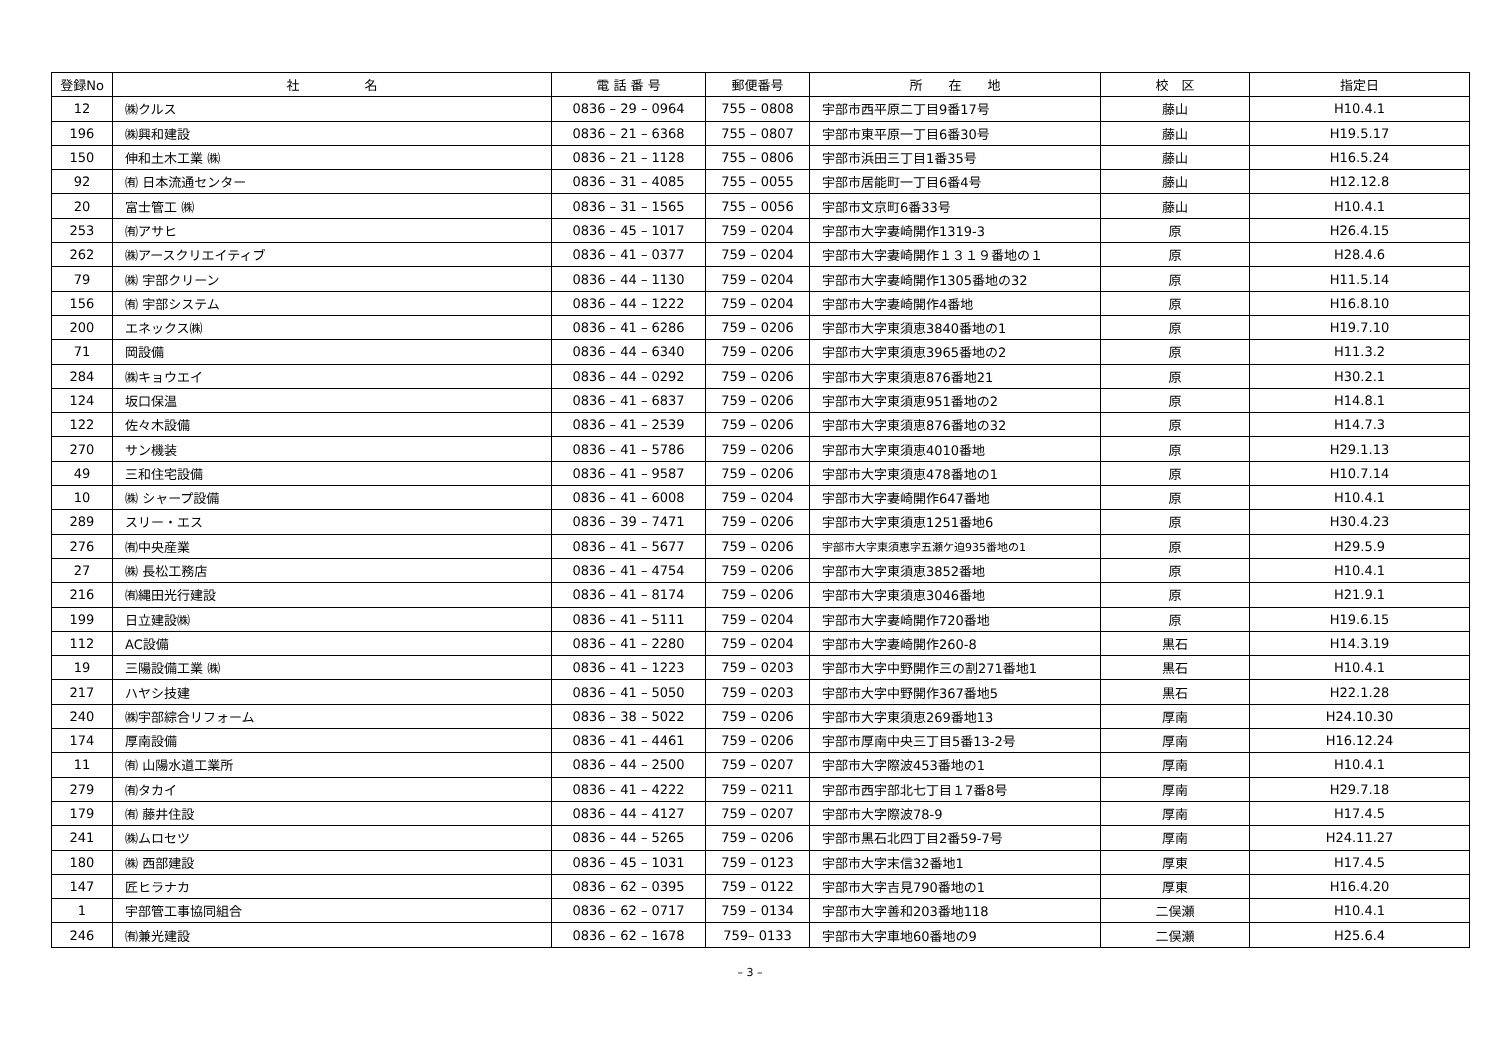| 登録No | 社 名 | 電 話 番 号 | 郵便番号 | 所 在 地 | 校 区 | 指定日 |
| --- | --- | --- | --- | --- | --- | --- |
| 12 | ㈱クルス | 0836 – 29 – 0964 | 755 – 0808 | 宇部市西平原二丁目9番17号 | 藤山 | H10.4.1 |
| 196 | ㈱興和建設 | 0836 – 21 – 6368 | 755 – 0807 | 宇部市東平原一丁目6番30号 | 藤山 | H19.5.17 |
| 150 | 伸和土木工業 ㈱ | 0836 – 21 – 1128 | 755 – 0806 | 宇部市浜田三丁目1番35号 | 藤山 | H16.5.24 |
| 92 | ㈲ 日本流通センター | 0836 – 31 – 4085 | 755 – 0055 | 宇部市居能町一丁目6番4号 | 藤山 | H12.12.8 |
| 20 | 富士管工 ㈱ | 0836 – 31 – 1565 | 755 – 0056 | 宇部市文京町6番33号 | 藤山 | H10.4.1 |
| 253 | ㈲アサヒ | 0836 – 45 – 1017 | 759 – 0204 | 宇部市大字妻崎開作1319-3 | 原 | H26.4.15 |
| 262 | ㈱アースクリエイティブ | 0836 – 41 – 0377 | 759 – 0204 | 宇部市大字妻崎開作１３１９番地の１ | 原 | H28.4.6 |
| 79 | ㈱ 宇部クリーン | 0836 – 44 – 1130 | 759 – 0204 | 宇部市大字妻崎開作1305番地の32 | 原 | H11.5.14 |
| 156 | ㈲ 宇部システム | 0836 – 44 – 1222 | 759 – 0204 | 宇部市大字妻崎開作4番地 | 原 | H16.8.10 |
| 200 | エネックス㈱ | 0836 – 41 – 6286 | 759 – 0206 | 宇部市大字東須恵3840番地の1 | 原 | H19.7.10 |
| 71 | 岡設備 | 0836 – 44 – 6340 | 759 – 0206 | 宇部市大字東須恵3965番地の2 | 原 | H11.3.2 |
| 284 | ㈱キョウエイ | 0836 – 44 – 0292 | 759 – 0206 | 宇部市大字東須恵876番地21 | 原 | H30.2.1 |
| 124 | 坂口保温 | 0836 – 41 – 6837 | 759 – 0206 | 宇部市大字東須恵951番地の2 | 原 | H14.8.1 |
| 122 | 佐々木設備 | 0836 – 41 – 2539 | 759 – 0206 | 宇部市大字東須恵876番地の32 | 原 | H14.7.3 |
| 270 | サン機装 | 0836 – 41 – 5786 | 759 – 0206 | 宇部市大字東須恵4010番地 | 原 | H29.1.13 |
| 49 | 三和住宅設備 | 0836 – 41 – 9587 | 759 – 0206 | 宇部市大字東須恵478番地の1 | 原 | H10.7.14 |
| 10 | ㈱ シャープ設備 | 0836 – 41 – 6008 | 759 – 0204 | 宇部市大字妻崎開作647番地 | 原 | H10.4.1 |
| 289 | スリー・エス | 0836 – 39 – 7471 | 759 – 0206 | 宇部市大字東須恵1251番地6 | 原 | H30.4.23 |
| 276 | ㈲中央産業 | 0836 – 41 – 5677 | 759 – 0206 | 宇部市大字東須恵字五瀬ケ迫935番地の1 | 原 | H29.5.9 |
| 27 | ㈱ 長松工務店 | 0836 – 41 – 4754 | 759 – 0206 | 宇部市大字東須恵3852番地 | 原 | H10.4.1 |
| 216 | ㈲縄田光行建設 | 0836 – 41 – 8174 | 759 – 0206 | 宇部市大字東須恵3046番地 | 原 | H21.9.1 |
| 199 | 日立建設㈱ | 0836 – 41 – 5111 | 759 – 0204 | 宇部市大字妻崎開作720番地 | 原 | H19.6.15 |
| 112 | AC設備 | 0836 – 41 – 2280 | 759 – 0204 | 宇部市大字妻崎開作260-8 | 黒石 | H14.3.19 |
| 19 | 三陽設備工業 ㈱ | 0836 – 41 – 1223 | 759 – 0203 | 宇部市大字中野開作三の割271番地1 | 黒石 | H10.4.1 |
| 217 | ハヤシ技建 | 0836 – 41 – 5050 | 759 – 0203 | 宇部市大字中野開作367番地5 | 黒石 | H22.1.28 |
| 240 | ㈱宇部綜合リフォーム | 0836 – 38 – 5022 | 759 – 0206 | 宇部市大字東須恵269番地13 | 厚南 | H24.10.30 |
| 174 | 厚南設備 | 0836 – 41 – 4461 | 759 – 0206 | 宇部市厚南中央三丁目5番13-2号 | 厚南 | H16.12.24 |
| 11 | ㈲ 山陽水道工業所 | 0836 – 44 – 2500 | 759 – 0207 | 宇部市大字際波453番地の1 | 厚南 | H10.4.1 |
| 279 | ㈲タカイ | 0836 – 41 – 4222 | 759 – 0211 | 宇部市西宇部北七丁目１7番8号 | 厚南 | H29.7.18 |
| 179 | ㈲ 藤井住設 | 0836 – 44 – 4127 | 759 – 0207 | 宇部市大字際波78-9 | 厚南 | H17.4.5 |
| 241 | ㈱ムロセツ | 0836 – 44 – 5265 | 759 – 0206 | 宇部市黒石北四丁目2番59-7号 | 厚南 | H24.11.27 |
| 180 | ㈱ 西部建設 | 0836 – 45 – 1031 | 759 – 0123 | 宇部市大字末信32番地1 | 厚東 | H17.4.5 |
| 147 | 匠ヒラナカ | 0836 – 62 – 0395 | 759 – 0122 | 宇部市大字吉見790番地の1 | 厚東 | H16.4.20 |
| 1 | 宇部管工事協同組合 | 0836 – 62 – 0717 | 759 – 0134 | 宇部市大字善和203番地118 | 二俣瀬 | H10.4.1 |
| 246 | ㈲兼光建設 | 0836 – 62 – 1678 | 759– 0133 | 宇部市大字車地60番地の9 | 二俣瀬 | H25.6.4 |
– 3 –